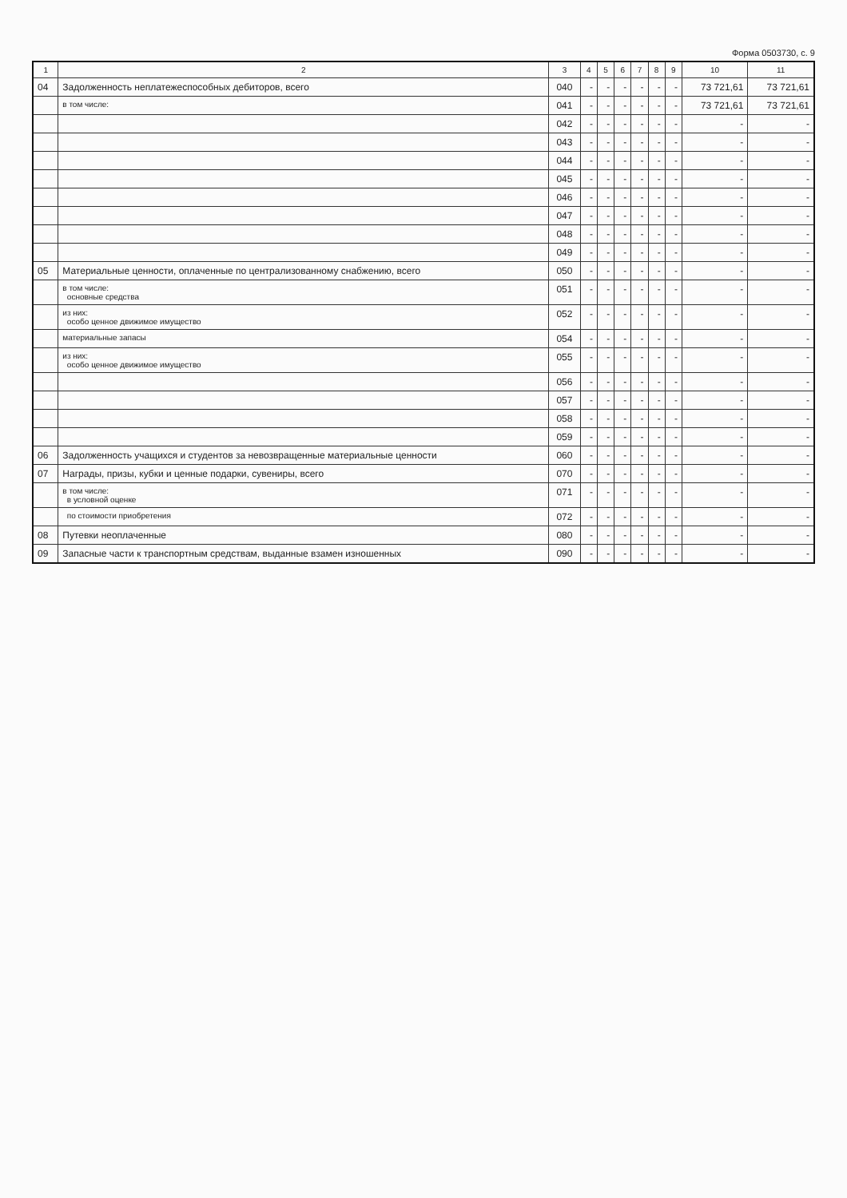Форма 0503730, с. 9
| 1 | 2 | 3 | 4 | 5 | 6 | 7 | 8 | 9 | 10 | 11 |
| --- | --- | --- | --- | --- | --- | --- | --- | --- | --- | --- |
| 04 | Задолженность неплатежеспособных дебиторов, всего | 040 | - | - | - | - | - | - | 73 721,61 | 73 721,61 |
| | в том числе: | 041 | - | - | - | - | - | - | 73 721,61 | 73 721,61 |
| | | 042 | - | - | - | - | - | - | - | - |
| | | 043 | - | - | - | - | - | - | - | - |
| | | 044 | - | - | - | - | - | - | - | - |
| | | 045 | - | - | - | - | - | - | - | - |
| | | 046 | - | - | - | - | - | - | - | - |
| | | 047 | - | - | - | - | - | - | - | - |
| | | 048 | - | - | - | - | - | - | - | - |
| | | 049 | - | - | - | - | - | - | - | - |
| 05 | Материальные ценности, оплаченные по централизованному снабжению, всего | 050 | - | - | - | - | - | - | - | - |
| | в том числе: основные средства | 051 | - | - | - | - | - | - | - | - |
| | из них: особо ценное движимое имущество | 052 | - | - | - | - | - | - | - | - |
| | материальные запасы | 054 | - | - | - | - | - | - | - | - |
| | из них: особо ценное движимое имущество | 055 | - | - | - | - | - | - | - | - |
| | | 056 | - | - | - | - | - | - | - | - |
| | | 057 | - | - | - | - | - | - | - | - |
| | | 058 | - | - | - | - | - | - | - | - |
| | | 059 | - | - | - | - | - | - | - | - |
| 06 | Задолженность учащихся и студентов за невозвращенные материальные ценности | 060 | - | - | - | - | - | - | - | - |
| 07 | Награды, призы, кубки и ценные подарки, сувениры, всего | 070 | - | - | - | - | - | - | - | - |
| | в том числе: в условной оценке | 071 | - | - | - | - | - | - | - | - |
| | по стоимости приобретения | 072 | - | - | - | - | - | - | - | - |
| 08 | Путевки неоплаченные | 080 | - | - | - | - | - | - | - | - |
| 09 | Запасные части к транспортным средствам, выданные взамен изношенных | 090 | - | - | - | - | - | - | - | - |